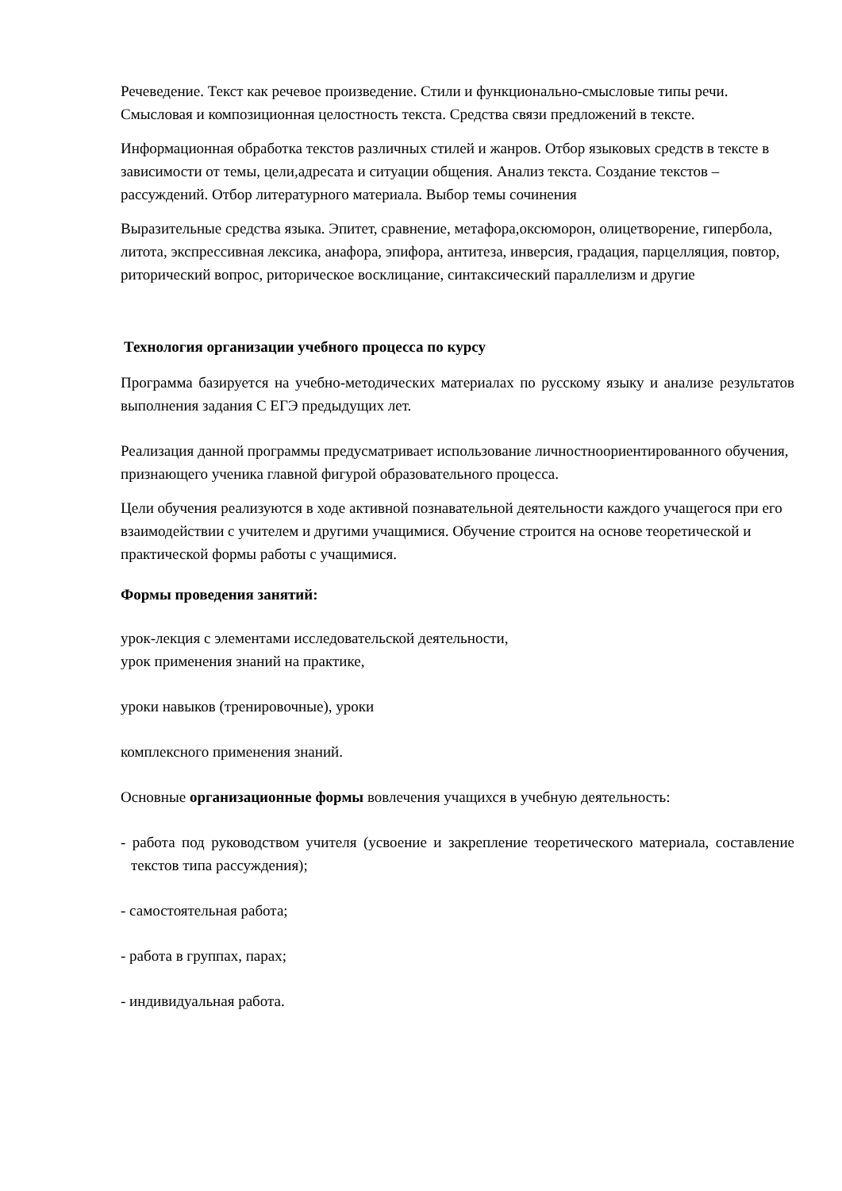Речеведение. Текст как речевое произведение. Стили и функционально-смысловые типы речи. Смысловая и композиционная целостность текста. Средства связи предложений в тексте.
Информационная обработка текстов различных стилей и жанров. Отбор языковых средств в тексте в зависимости от темы, цели,адресата и ситуации общения. Анализ текста. Создание текстов – рассуждений. Отбор литературного материала. Выбор темы сочинения
Выразительные средства языка. Эпитет, сравнение, метафора,оксюморон, олицетворение, гипербола, литота, экспрессивная лексика, анафора, эпифора, антитеза, инверсия, градация, парцелляция, повтор, риторический вопрос, риторическое восклицание, синтаксический параллелизм и другие
Технология организации учебного процесса по курсу
Программа базируется на учебно-методических материалах по русскому языку и анализе результатов выполнения задания С ЕГЭ предыдущих лет.
Реализация данной программы предусматривает использование личностноориентированного обучения, признающего ученика главной фигурой образовательного процесса.
Цели обучения реализуются в ходе активной познавательной деятельности каждого учащегося при его взаимодействии с учителем и другими учащимися. Обучение строится на основе теоретической и практической формы работы с учащимися.
Формы проведения занятий:
урок-лекция с элементами исследовательской деятельности,
урок применения знаний на практике,
уроки навыков (тренировочные), уроки
комплексного применения знаний.
Основные организационные формы вовлечения учащихся в учебную деятельность:
- работа под руководством учителя (усвоение и закрепление теоретического материала, составление текстов типа рассуждения);
- самостоятельная работа;
- работа в группах, парах;
- индивидуальная работа.